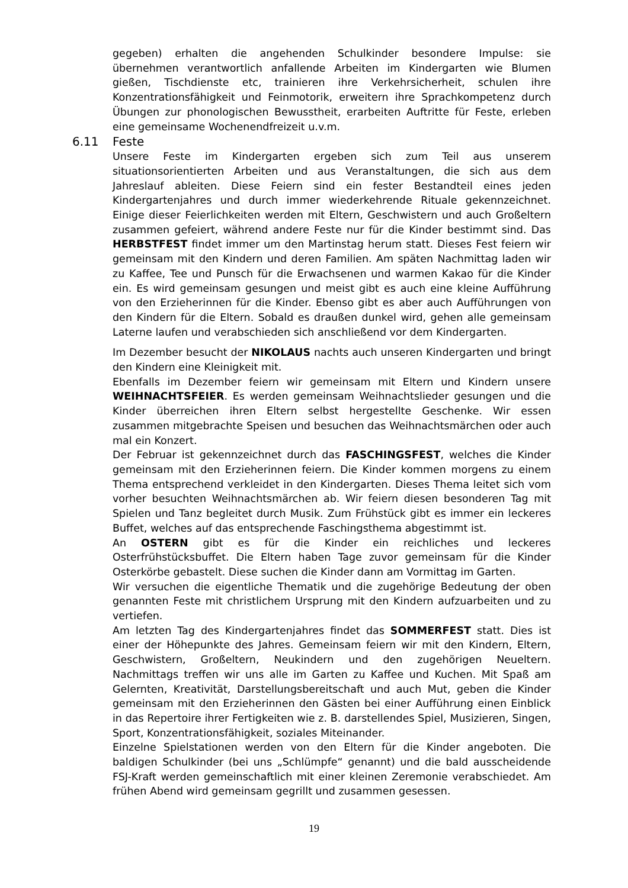gegeben) erhalten die angehenden Schulkinder besondere Impulse: sie übernehmen verantwortlich anfallende Arbeiten im Kindergarten wie Blumen gießen, Tischdienste etc, trainieren ihre Verkehrsicherheit, schulen ihre Konzentrationsfähigkeit und Feinmotorik, erweitern ihre Sprachkompetenz durch Übungen zur phonologischen Bewusstheit, erarbeiten Auftritte für Feste, erleben eine gemeinsame Wochenendfreizeit u.v.m.
6.11 Feste
Unsere Feste im Kindergarten ergeben sich zum Teil aus unserem situationsorientierten Arbeiten und aus Veranstaltungen, die sich aus dem Jahreslauf ableiten. Diese Feiern sind ein fester Bestandteil eines jeden Kindergartenjahres und durch immer wiederkehrende Rituale gekennzeichnet. Einige dieser Feierlichkeiten werden mit Eltern, Geschwistern und auch Großeltern zusammen gefeiert, während andere Feste nur für die Kinder bestimmt sind. Das HERBSTFEST findet immer um den Martinstag herum statt. Dieses Fest feiern wir gemeinsam mit den Kindern und deren Familien. Am späten Nachmittag laden wir zu Kaffee, Tee und Punsch für die Erwachsenen und warmen Kakao für die Kinder ein. Es wird gemeinsam gesungen und meist gibt es auch eine kleine Aufführung von den Erzieherinnen für die Kinder. Ebenso gibt es aber auch Aufführungen von den Kindern für die Eltern. Sobald es draußen dunkel wird, gehen alle gemeinsam Laterne laufen und verabschieden sich anschließend vor dem Kindergarten.
Im Dezember besucht der NIKOLAUS nachts auch unseren Kindergarten und bringt den Kindern eine Kleinigkeit mit.
Ebenfalls im Dezember feiern wir gemeinsam mit Eltern und Kindern unsere WEIHNACHTSFEIER. Es werden gemeinsam Weihnachtslieder gesungen und die Kinder überreichen ihren Eltern selbst hergestellte Geschenke. Wir essen zusammen mitgebrachte Speisen und besuchen das Weihnachtsmärchen oder auch mal ein Konzert.
Der Februar ist gekennzeichnet durch das FASCHINGSFEST, welches die Kinder gemeinsam mit den Erzieherinnen feiern. Die Kinder kommen morgens zu einem Thema entsprechend verkleidet in den Kindergarten. Dieses Thema leitet sich vom vorher besuchten Weihnachtsmärchen ab. Wir feiern diesen besonderen Tag mit Spielen und Tanz begleitet durch Musik. Zum Frühstück gibt es immer ein leckeres Buffet, welches auf das entsprechende Faschingsthema abgestimmt ist.
An OSTERN gibt es für die Kinder ein reichliches und leckeres Osterfrühstücksbuffet. Die Eltern haben Tage zuvor gemeinsam für die Kinder Osterkörbe gebastelt. Diese suchen die Kinder dann am Vormittag im Garten.
Wir versuchen die eigentliche Thematik und die zugehörige Bedeutung der oben genannten Feste mit christlichem Ursprung mit den Kindern aufzuarbeiten und zu vertiefen.
Am letzten Tag des Kindergartenjahres findet das SOMMERFEST statt. Dies ist einer der Höhepunkte des Jahres. Gemeinsam feiern wir mit den Kindern, Eltern, Geschwistern, Großeltern, Neukindern und den zugehörigen Neueltern. Nachmittags treffen wir uns alle im Garten zu Kaffee und Kuchen. Mit Spaß am Gelernten, Kreativität, Darstellungsbereitschaft und auch Mut, geben die Kinder gemeinsam mit den Erzieherinnen den Gästen bei einer Aufführung einen Einblick in das Repertoire ihrer Fertigkeiten wie z. B. darstellendes Spiel, Musizieren, Singen, Sport, Konzentrationsfähigkeit, soziales Miteinander.
Einzelne Spielstationen werden von den Eltern für die Kinder angeboten. Die baldigen Schulkinder (bei uns „Schlümpfe“ genannt) und die bald ausscheidende FSJ-Kraft werden gemeinschaftlich mit einer kleinen Zeremonie verabschiedet. Am frühen Abend wird gemeinsam gegrillt und zusammen gesessen.
19